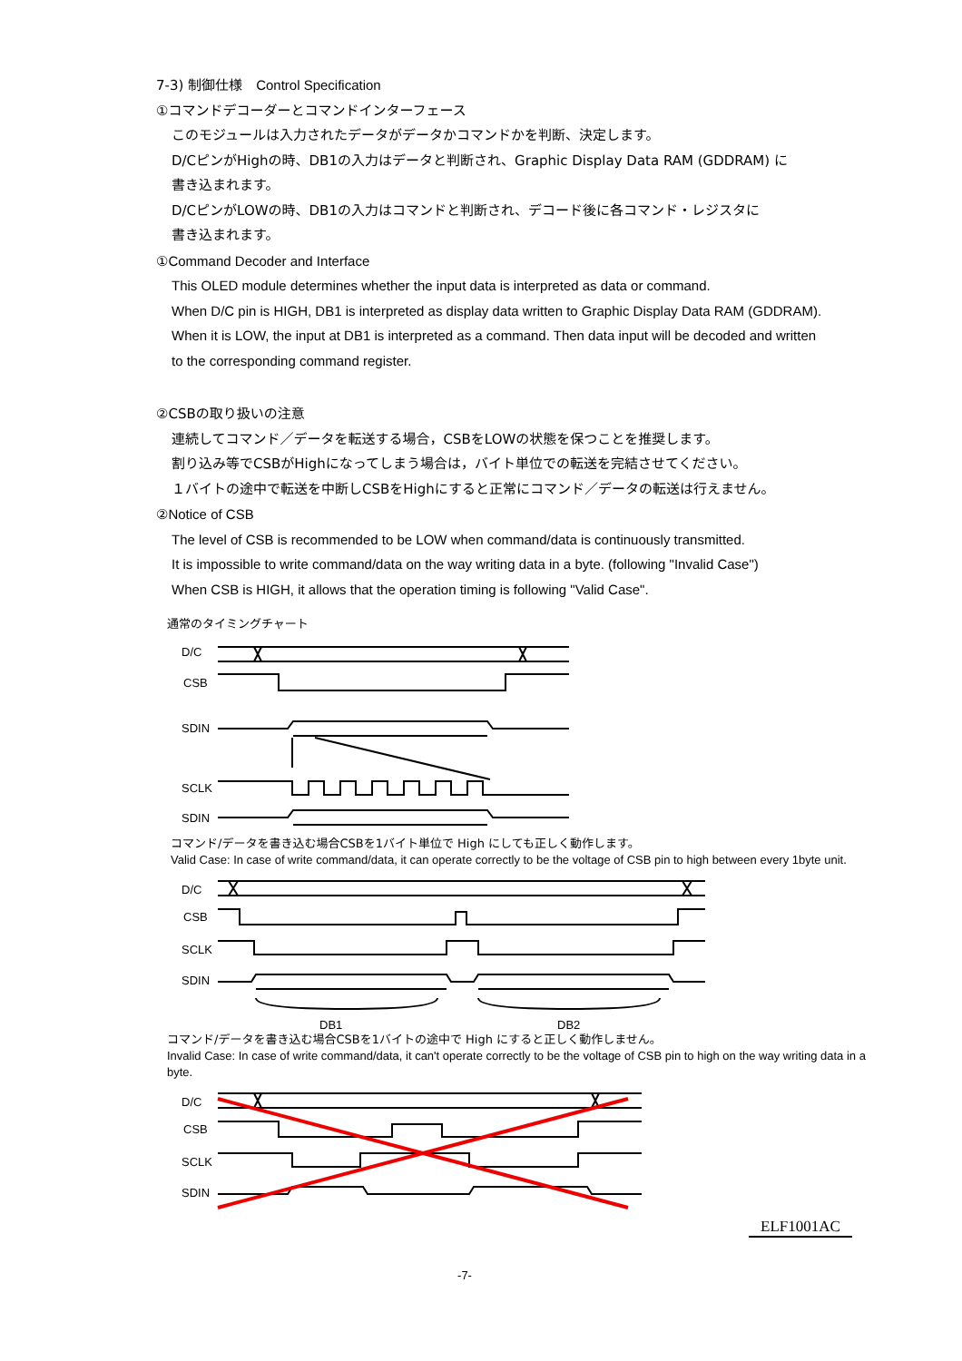7-3) 制御仕様　Control Specification
①コマンドデコーダーとコマンドインターフェース
このモジュールは入力されたデータがデータかコマンドかを判断、決定します。
D/CピンがHighの時、DB1の入力はデータと判断され、Graphic Display Data RAM (GDDRAM) に
書き込まれます。
D/CピンがLOWの時、DB1の入力はコマンドと判断され、デコード後に各コマンド・レジスタに
書き込まれます。
①Command Decoder and Interface
This OLED module determines whether the input data is interpreted as data or command.
When D/C pin is HIGH, DB1 is interpreted as display data written to Graphic Display Data RAM (GDDRAM).
When it is LOW, the input at DB1 is interpreted as a command. Then data input will be decoded and written
to the corresponding command register.
②CSBの取り扱いの注意
連続してコマンド／データを転送する場合，CSBをLOWの状態を保つことを推奨します。
割り込み等でCSBがHighになってしまう場合は，バイト単位での転送を完結させてください。
１バイトの途中で転送を中断しCSBをHighにすると正常にコマンド／データの転送は行えません。
②Notice of CSB
The level of CSB is recommended to be LOW when command/data is continuously transmitted.
It is impossible to write command/data on the way writing data in a byte. (following "Invalid Case")
When CSB is HIGH, it allows that the operation timing is following "Valid Case".
通常のタイミングチャート
D/C
CSB
SDIN
SCLK
SDIN
コマンド/データを書き込む場合CSBを1バイト単位で High にしても正しく動作します。
Valid Case: In case of write command/data, it can operate correctly to be the voltage of CSB pin to high between every 1byte unit.
D/C
CSB
SCLK
SDIN
DB1
DB2
コマンド/データを書き込む場合CSBを1バイトの途中で High にすると正しく動作しません。
Invalid Case: In case of write command/data, it can't operate correctly to be the voltage of CSB pin to high on the way writing data in a byte.
D/C
CSB
SCLK
SDIN
ELF1001AC
-7-